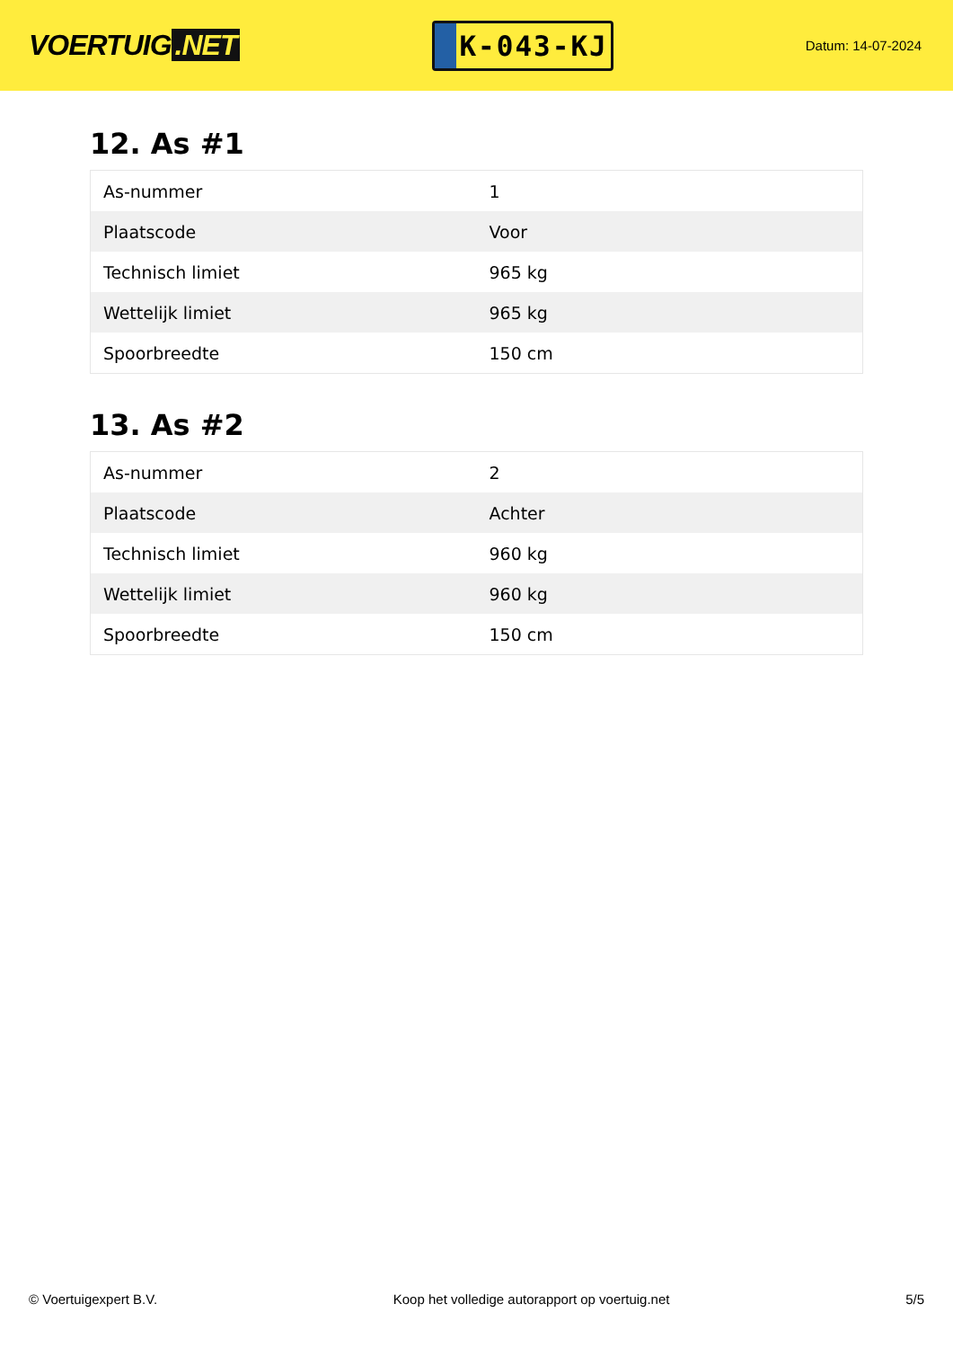VOERTUIG.NET
K-043-KJ
Datum: 14-07-2024
12. As #1
| As-nummer | 1 |
| Plaatscode | Voor |
| Technisch limiet | 965 kg |
| Wettelijk limiet | 965 kg |
| Spoorbreedte | 150 cm |
13. As #2
| As-nummer | 2 |
| Plaatscode | Achter |
| Technisch limiet | 960 kg |
| Wettelijk limiet | 960 kg |
| Spoorbreedte | 150 cm |
© Voertuigexpert B.V. Koop het volledige autorapport op voertuig.net 5/5